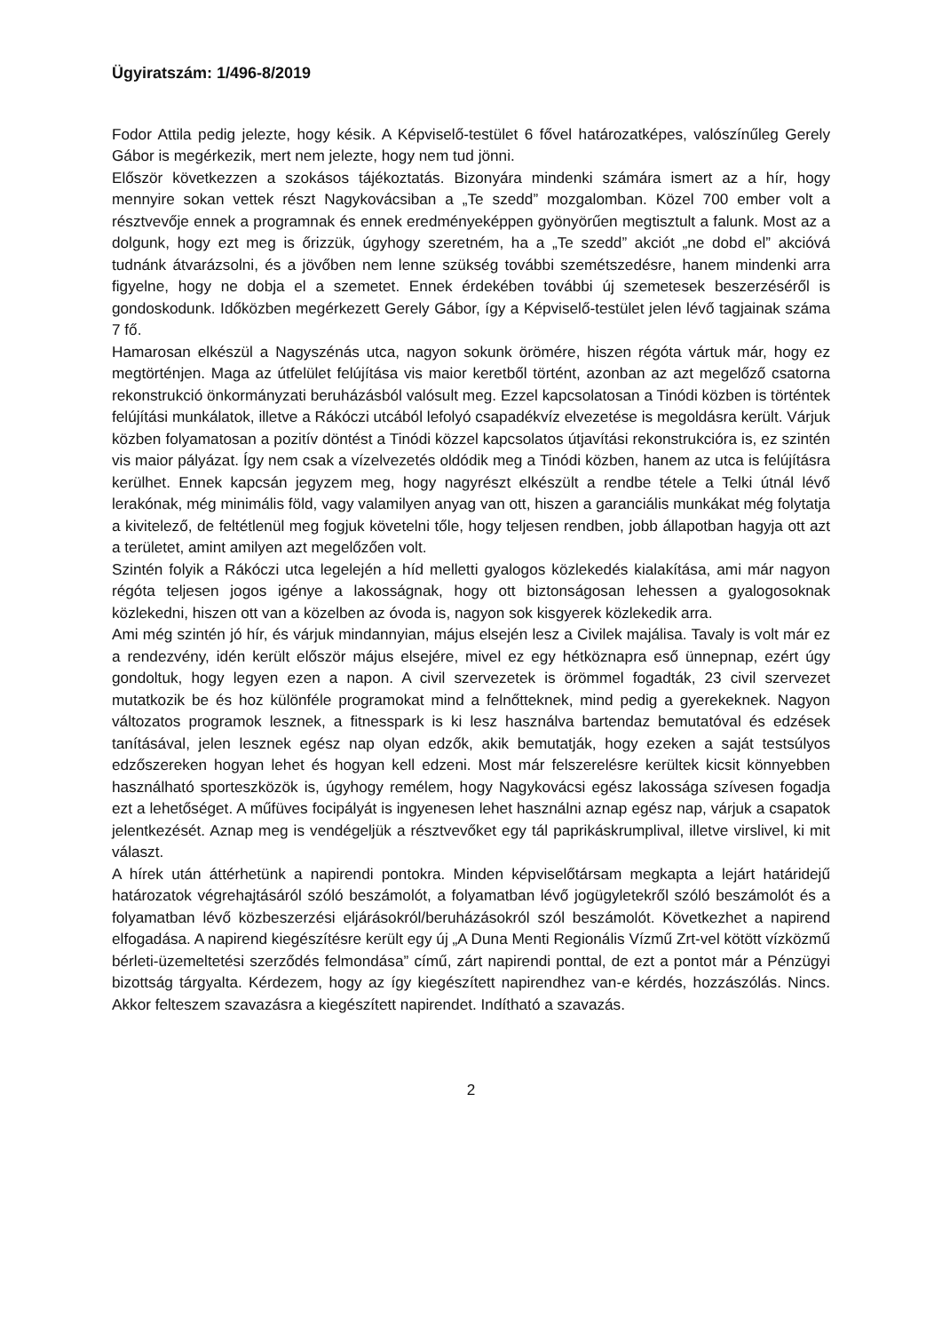Ügyiratszám: 1/496-8/2019
Fodor Attila pedig jelezte, hogy késik. A Képviselő-testület 6 fővel határozatképes, valószínűleg Gerely Gábor is megérkezik, mert nem jelezte, hogy nem tud jönni.
Először következzen a szokásos tájékoztatás. Bizonyára mindenki számára ismert az a hír, hogy mennyire sokan vettek részt Nagykovácsiban a „Te szedd” mozgalomban. Közel 700 ember volt a résztvevője ennek a programnak és ennek eredményeképpen gyönyörűen megtisztult a falunk. Most az a dolgunk, hogy ezt meg is őrizzük, úgyhogy szeretném, ha a „Te szedd” akciót „ne dobd el” akcióvá tudnánk átvarázsolni, és a jövőben nem lenne szükség további szemétszedésre, hanem mindenki arra figyelne, hogy ne dobja el a szemetet. Ennek érdekében további új szemetesek beszerzéséről is gondoskodunk. Időközben megérkezett Gerely Gábor, így a Képviselő-testület jelen lévő tagjainak száma 7 fő.
Hamarosan elkészül a Nagyszénás utca, nagyon sokunk örömére, hiszen régóta vártuk már, hogy ez megtörténjen. Maga az útfelület felújítása vis maior keretből történt, azonban az azt megelőző csatorna rekonstrukció önkormányzati beruházásból valósult meg. Ezzel kapcsolatosan a Tinódi közben is történtek felújítási munkálatok, illetve a Rákóczi utcából lefolyó csapadékvíz elvezetése is megoldásra került. Várjuk közben folyamatosan a pozitív döntést a Tinódi közzel kapcsolatos útjavítási rekonstrukcióra is, ez szintén vis maior pályázat. Így nem csak a vízelvezetés oldódik meg a Tinódi közben, hanem az utca is felújításra kerülhet. Ennek kapcsán jegyzem meg, hogy nagyrészt elkészült a rendbe tétele a Telki útnál lévő lerakónak, még minimális föld, vagy valamilyen anyag van ott, hiszen a garanciális munkákat még folytatja a kivitelező, de feltétlenül meg fogjuk követelni tőle, hogy teljesen rendben, jobb állapotban hagyja ott azt a területet, amint amilyen azt megelőzően volt.
Szintén folyik a Rákóczi utca legelején a híd melletti gyalogos közlekedés kialakítása, ami már nagyon régóta teljesen jogos igénye a lakosságnak, hogy ott biztonságosan lehessen a gyalogosoknak közlekedni, hiszen ott van a közelben az óvoda is, nagyon sok kisgyerek közlekedik arra.
Ami még szintén jó hír, és várjuk mindannyian, május elsején lesz a Civilek majálisa. Tavaly is volt már ez a rendezvény, idén került először május elsejére, mivel ez egy hétköznapra eső ünnepnap, ezért úgy gondoltuk, hogy legyen ezen a napon. A civil szervezetek is örömmel fogadták, 23 civil szervezet mutatkozik be és hoz különféle programokat mind a felnőtteknek, mind pedig a gyerekeknek. Nagyon változatos programok lesznek, a fitnesspark is ki lesz használva bartendaz bemutatóval és edzések tanításával, jelen lesznek egész nap olyan edzők, akik bemutatják, hogy ezeken a saját testsúlyos edzőszereken hogyan lehet és hogyan kell edzeni. Most már felszerelésre kerültek kicsit könnyebben használható sporteszközök is, úgyhogy remélem, hogy Nagykovácsi egész lakossága szívesen fogadja ezt a lehetőséget. A műfüves focipályát is ingyenesen lehet használni aznap egész nap, várjuk a csapatok jelentkezését. Aznap meg is vendégeljük a résztvevőket egy tál paprikáskrumplival, illetve virslivel, ki mit választ.
A hírek után áttérhetünk a napirendi pontokra. Minden képviselőtársam megkapta a lejárt határidejű határozatok végrehajtásáról szóló beszámolót, a folyamatban lévő jogügyletekről szóló beszámolót és a folyamatban lévő közbeszerzési eljárásokról/beruházásokról szól beszámolót. Következhet a napirend elfogadása. A napirend kiegészítésre került egy új „A Duna Menti Regionális Vízmű Zrt-vel kötött vízközmű bérleti-üzemeltetési szerződés felmondása” című, zárt napirendi ponttal, de ezt a pontot már a Pénzügyi bizottság tárgyalta. Kérdezem, hogy az így kiegészített napirendhez van-e kérdés, hozzászólás. Nincs. Akkor felteszem szavazásra a kiegészített napirendet. Indítható a szavazás.
2